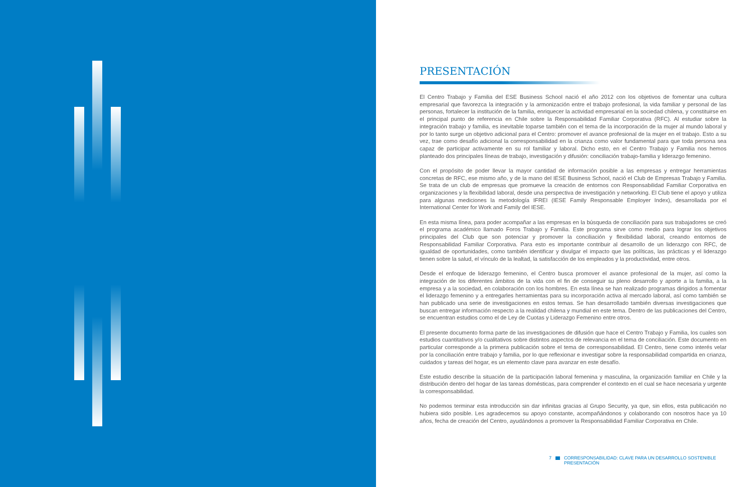PRESENTACIÓN
El Centro Trabajo y Familia del ESE Business School nació el año 2012 con los objetivos de fomentar una cultura empresarial que favorezca la integración y la armonización entre el trabajo profesional, la vida familiar y personal de las personas, fortalecer la institución de la familia, enriquecer la actividad empresarial en la sociedad chilena, y constituirse en el principal punto de referencia en Chile sobre la Responsabilidad Familiar Corporativa (RFC). Al estudiar sobre la integración trabajo y familia, es inevitable toparse también con el tema de la incorporación de la mujer al mundo laboral y por lo tanto surge un objetivo adicional para el Centro: promover el avance profesional de la mujer en el trabajo. Esto a su vez, trae como desafío adicional la corresponsabilidad en la crianza como valor fundamental para que toda persona sea capaz de participar activamente en su rol familiar y laboral. Dicho esto, en el Centro Trabajo y Familia nos hemos planteado dos principales líneas de trabajo, investigación y difusión: conciliación trabajo-familia y liderazgo femenino.
Con el propósito de poder llevar la mayor cantidad de información posible a las empresas y entregar herramientas concretas de RFC, ese mismo año, y de la mano del IESE Business School, nació el Club de Empresas Trabajo y Familia. Se trata de un club de empresas que promueve la creación de entornos con Responsabilidad Familiar Corporativa en organizaciones y la flexibilidad laboral, desde una perspectiva de investigación y networking. El Club tiene el apoyo y utiliza para algunas mediciones la metodología IFREI (IESE Family Responsable Employer Index), desarrollada por el International Center for Work and Family del IESE.
En esta misma línea, para poder acompañar a las empresas en la búsqueda de conciliación para sus trabajadores se creó el programa académico llamado Foros Trabajo y Familia. Este programa sirve como medio para lograr los objetivos principales del Club que son potenciar y promover la conciliación y flexibilidad laboral, creando entornos de Responsabilidad Familiar Corporativa. Para esto es importante contribuir al desarrollo de un liderazgo con RFC, de igualdad de oportunidades, como también identificar y divulgar el impacto que las políticas, las prácticas y el liderazgo tienen sobre la salud, el vínculo de la lealtad, la satisfacción de los empleados y la productividad, entre otros.
Desde el enfoque de liderazgo femenino, el Centro busca promover el avance profesional de la mujer, así como la integración de los diferentes ámbitos de la vida con el fin de conseguir su pleno desarrollo y aporte a la familia, a la empresa y a la sociedad, en colaboración con los hombres. En esta línea se han realizado programas dirigidos a fomentar el liderazgo femenino y a entregarles herramientas para su incorporación activa al mercado laboral, así como también se han publicado una serie de investigaciones en estos temas. Se han desarrollado también diversas investigaciones que buscan entregar información respecto a la realidad chilena y mundial en este tema. Dentro de las publicaciones del Centro, se encuentran estudios como el de Ley de Cuotas y Liderazgo Femenino entre otros.
El presente documento forma parte de las investigaciones de difusión que hace el Centro Trabajo y Familia, los cuales son estudios cuantitativos y/o cualitativos sobre distintos aspectos de relevancia en el tema de conciliación. Este documento en particular corresponde a la primera publicación sobre el tema de corresponsabilidad. El Centro, tiene como interés velar por la conciliación entre trabajo y familia, por lo que reflexionar e investigar sobre la responsabilidad compartida en crianza, cuidados y tareas del hogar, es un elemento clave para avanzar en este desafío.
Este estudio describe la situación de la participación laboral femenina y masculina, la organización familiar en Chile y la distribución dentro del hogar de las tareas domésticas, para comprender el contexto en el cual se hace necesaria y urgente la corresponsabilidad.
No podemos terminar esta introducción sin dar infinitas gracias al Grupo Security, ya que, sin ellos, esta publicación no hubiera sido posible. Les agradecemos su apoyo constante, acompañándonos y colaborando con nosotros hace ya 10 años, fecha de creación del Centro, ayudándonos a promover la Responsabilidad Familiar Corporativa en Chile.
7 CORRESPONSABILIDAD: CLAVE PARA UN DESARROLLO SOSTENIBLE
PRESENTACIÓN